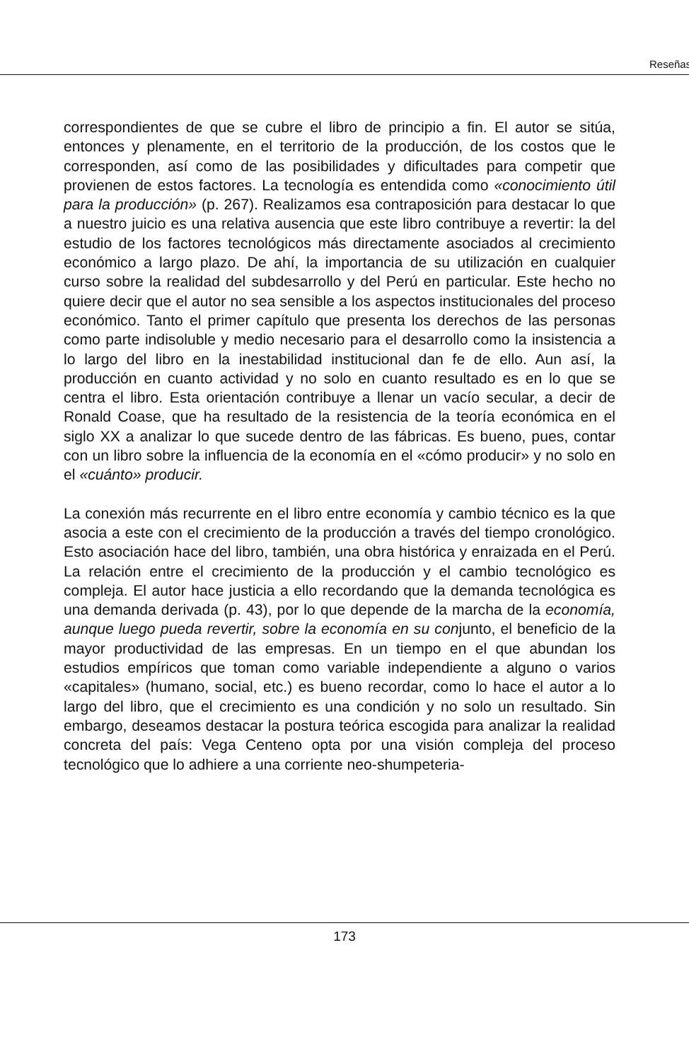Reseñas
correspondientes de que se cubre el libro de principio a fin. El autor se sitúa, entonces y plenamente, en el territorio de la producción, de los costos que le corresponden, así como de las posibilidades y dificultades para competir que provienen de estos factores. La tecnología es entendida como «conocimiento útil para la producción» (p. 267). Realizamos esa contraposición para destacar lo que a nuestro juicio es una relativa ausencia que este libro contribuye a revertir: la del estudio de los factores tecnológicos más directamente asociados al crecimiento económico a largo plazo. De ahí, la importancia de su utilización en cualquier curso sobre la realidad del subdesarrollo y del Perú en particular. Este hecho no quiere decir que el autor no sea sensible a los aspectos institucionales del proceso económico. Tanto el primer capítulo que presenta los derechos de las personas como parte indisoluble y medio necesario para el desarrollo como la insistencia a lo largo del libro en la inestabilidad institucional dan fe de ello. Aun así, la producción en cuanto actividad y no solo en cuanto resultado es en lo que se centra el libro. Esta orientación contribuye a llenar un vacío secular, a decir de Ronald Coase, que ha resultado de la resistencia de la teoría económica en el siglo XX a analizar lo que sucede dentro de las fábricas. Es bueno, pues, contar con un libro sobre la influencia de la economía en el «cómo producir» y no solo en el «cuánto» producir.
La conexión más recurrente en el libro entre economía y cambio técnico es la que asocia a este con el crecimiento de la producción a través del tiempo cronológico. Esto asociación hace del libro, también, una obra histórica y enraizada en el Perú. La relación entre el crecimiento de la producción y el cambio tecnológico es compleja. El autor hace justicia a ello recordando que la demanda tecnológica es una demanda derivada (p. 43), por lo que depende de la marcha de la economía, aunque luego pueda revertir, sobre la economía en su conjunto, el beneficio de la mayor productividad de las empresas. En un tiempo en el que abundan los estudios empíricos que toman como variable independiente a alguno o varios «capitales» (humano, social, etc.) es bueno recordar, como lo hace el autor a lo largo del libro, que el crecimiento es una condición y no solo un resultado. Sin embargo, deseamos destacar la postura teórica escogida para analizar la realidad concreta del país: Vega Centeno opta por una visión compleja del proceso tecnológico que lo adhiere a una corriente neo-shumpeteria-
173